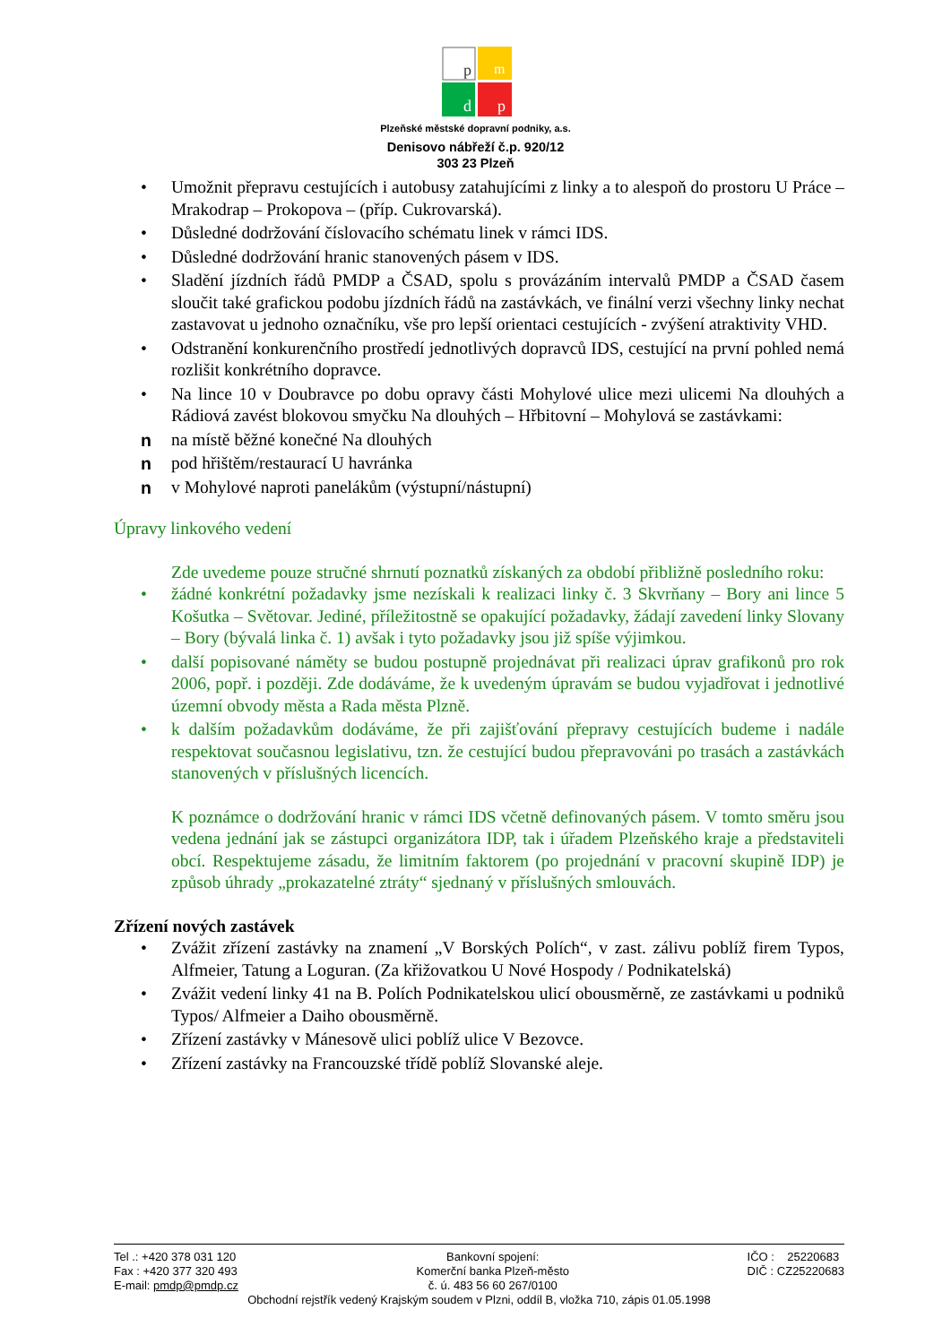p
m
d
p
Plzeňské městské dopravní podniky, a.s.
Denisovo nábřeží č.p. 920/12
303 23 Plzeň
• Umožnit přepravu cestujících i autobusy zatahujícími z linky a to alespoň do prostoru U Práce – Mrakodrap – Prokopova – (příp. Cukrovarská).
• Důsledné dodržování číslovacího schématu linek v rámci IDS.
• Důsledné dodržování hranic stanovených pásem v IDS.
• Sladění jízdních řádů PMDP a ČSAD, spolu s provázáním intervalů PMDP a ČSAD časem sloučit také grafickou podobu jízdních řádů na zastávkách, ve finální verzi všechny linky nechat zastavovat u jednoho označníku, vše pro lepší orientaci cestujících - zvýšení atraktivity VHD.
• Odstranění konkurenčního prostředí jednotlivých dopravců IDS, cestující na první pohled nemá rozlišit konkrétního dopravce.
• Na lince 10 v Doubravce po dobu opravy části Mohylové ulice mezi ulicemi Na dlouhých a Rádiová zavést blokovou smyčku Na dlouhých – Hřbitovní – Mohylová se zastávkami:
n na místě běžné konečné Na dlouhých
n pod hřištěm/restaurací U havránka
n v Mohylové naproti panelákům (výstupní/nástupní)
Úpravy linkového vedení
Zde uvedeme pouze stručné shrnutí poznatků získaných za období přibližně posledního roku:
• žádné konkrétní požadavky jsme nezískali k realizaci linky č. 3 Skvrňany – Bory ani lince 5 Košutka – Světovar. Jediné, příležitostně se opakující požadavky, žádají zavedení linky Slovany – Bory (bývalá linka č. 1) avšak i tyto požadavky jsou již spíše výjimkou.
• další popisované náměty se budou postupně projednávat při realizaci úprav grafikonů pro rok 2006, popř. i později. Zde dodáváme, že k uvedeným úpravám se budou vyjadřovat i jednotlivé územní obvody města a Rada města Plzně.
• k dalším požadavkům dodáváme, že při zajišťování přepravy cestujících budeme i nadále respektovat současnou legislativu, tzn. že cestující budou přepravováni po trasách a zastávkách stanovených v příslušných licencích.
K poznámce o dodržování hranic v rámci IDS včetně definovaných pásem. V tomto směru jsou vedena jednání jak se zástupci organizátora IDP, tak i úřadem Plzeňského kraje a představiteli obcí. Respektujeme zásadu, že limitním faktorem (po projednání v pracovní skupině IDP) je způsob úhrady „prokazatelné ztráty“ sjednaný v příslušných smlouvách.
Zřízení nových zastávek
• Zvážit zřízení zastávky na znamení „V Borských Polích“, v zast. zálivu poblíž firem Typos, Alfmeier, Tatung a Loguran. (Za křižovatkou U Nové Hospody / Podnikatelská)
• Zvážit vedení linky 41 na B. Polích Podnikatelskou ulicí obousměrně, ze zastávkami u podniků Typos/ Alfmeier a Daiho obousměrně.
• Zřízení zastávky v Mánesově ulici poblíž ulice V Bezovce.
• Zřízení zastávky na Francouzské třídě poblíž Slovanské aleje.
Tel .: +420 378 031 120
Fax : +420 377 320 493
E-mail: pmdp@pmdp.cz
Bankovní spojení:
Komerční banka Plzeň-město
č. ú. 483 56 60 267/0100
IČO : 25220683
DIČ : CZ25220683
Obchodní rejstřík vedený Krajským soudem v Plzni, oddíl B, vložka 710, zápis 01.05.1998